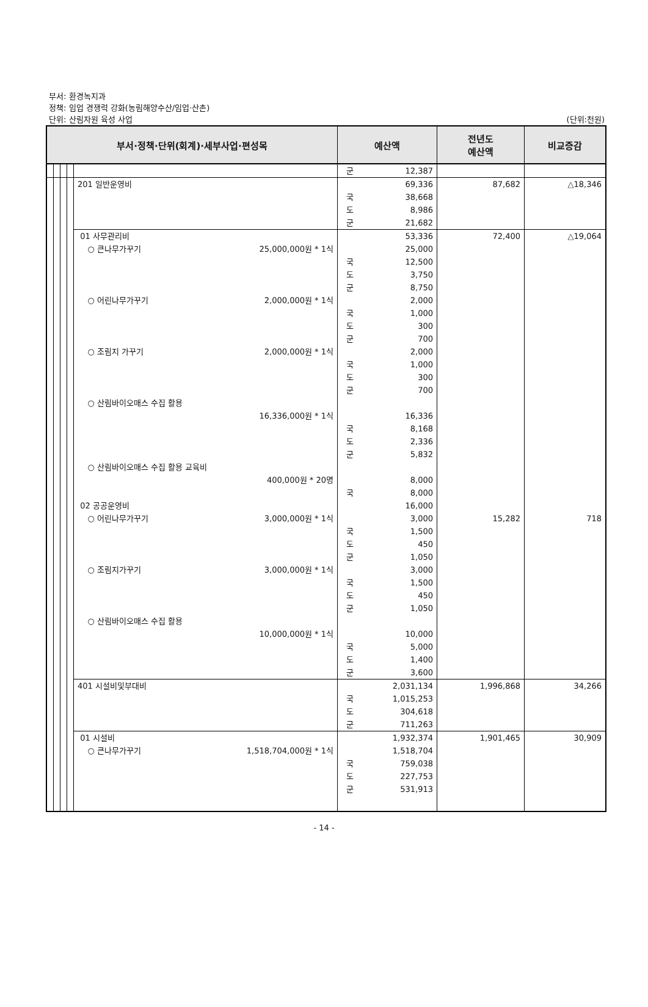부서: 환경녹지과
정책: 임업 경쟁력 강화(농림해양수산/임업·산촌)
단위: 산림자원 육성 사업
(단위:천원)
| 부서·정책·단위(회계)·세부사업·편성목 | | | | | 예산액 | 전년도 예산액 | 비교증감 |
| --- | --- | --- | --- | --- | --- | --- | --- |
| | | | | | 군 12,387 | | |
| | | | | 201 일반운영비 | 69,336 국 38,668 도 8,986 군 21,682 | 87,682 | △18,346 |
| | | | | 01 사무관리비 ○ 큰나무가꾸기 25,000,000원 * 1식 ○ 어린나무가꾸기 2,000,000원 * 1식 ○ 조림지 가꾸기 2,000,000원 * 1식 ○ 산림바이오매스 수집 활용 16,336,000원 * 1식 ○ 산림바이오매스 수집 활용 교육비 400,000원 * 20명 02 공공운영비 ○ 어린나무가꾸기 3,000,000원 * 1식 ○ 조림지가꾸기 3,000,000원 * 1식 ○ 산림바이오매스 수집 활용 10,000,000원 * 1식 | 53,336 25,000 국 12,500 도 3,750 군 8,750 2,000 국 1,000 도 300 군 700 2,000 국 1,000 도 300 군 700 16,336 국 8,168 도 2,336 군 5,832 8,000 국 8,000 16,000 3,000 국 1,500 도 450 군 1,050 3,000 국 1,500 도 450 군 1,050 10,000 국 5,000 도 1,400 군 3,600 | 72,400 15,282 | △19,064 718 |
| | | | | 401 시설비및부대비 | 2,031,134 국 1,015,253 도 304,618 군 711,263 | 1,996,868 | 34,266 |
| | | | | 01 시설비 ○ 큰나무가꾸기 1,518,704,000원 * 1식 | 1,932,374 1,518,704 국 759,038 도 227,753 군 531,913 | 1,901,465 | 30,909 |
- 14 -